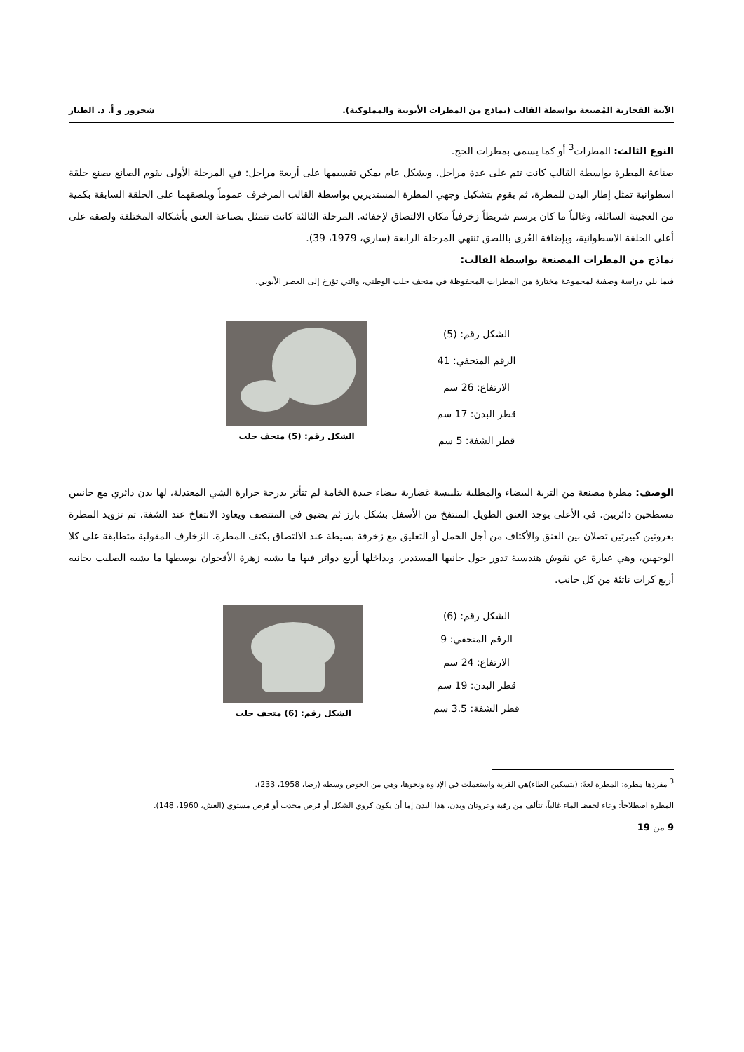الآنية الفخارية المُصنعة بواسطة القالب (نماذج من المطرات الأيوبية والمملوكية). شحرور و أ. د. الطيار
النوع الثالث: المطرات<sup>3</sup> أو كما يسمى بمطرات الحج.
صناعة المطرة بواسطة القالب كانت تتم على عدة مراحل، وبشكل عام يمكن تقسيمها على أربعة مراحل: في المرحلة الأولى يقوم الصانع بصنع حلقة اسطوانية تمثل إطار البدن للمطرة، ثم يقوم بتشكيل وجهي المطرة المستديرين بواسطة القالب المزخرف عموماً ويلصقهما على الحلقة السابقة بكمية من العجينة السائلة، وغالباً ما كان يرسم شريطاً زخرفياً مكان الالتصاق لإخفائه. المرحلة الثالثة كانت تتمثل بصناعة العنق بأشكاله المختلفة ولصقه على أعلى الحلقة الاسطوانية، وبإضافة العُرى باللصق تنتهي المرحلة الرابعة (ساري، 1979، 39).
نماذج من المطرات المصنعة بواسطة القالب:
فيما يلي دراسة وصفية لمجموعة مختارة من المطرات المحفوظة في متحف حلب الوطني، والتي تؤرخ إلى العصر الأيوبي.
الشكل رقم: (5)
الرقم المتحفي: 41
الارتفاع: 26 سم
قطر البدن: 17 سم
قطر الشفة: 5 سم
الشكل رقم: (5) متحف حلب
الوصف: مطرة مصنعة من التربة البيضاء والمطلية بتلبيسة غضارية بيضاء جيدة الخامة لم تتأثر بدرجة حرارة الشي المعتدلة، لها بدن دائري مع جانبين مسطحين دائريين. في الأعلى يوجد العنق الطويل المنتفخ من الأسفل بشكل بارز ثم يضيق في المنتصف ويعاود الانتفاخ عند الشفة. تم تزويد المطرة بعروتين كبيرتين تصلان بين العنق والأكتاف من أجل الحمل أو التعليق مع زخرفة بسيطة عند الالتصاق بكتف المطرة. الزخارف المقولبة متطابقة على كلا الوجهين، وهي عبارة عن نقوش هندسية تدور حول جانبها المستدير، وبداخلها أربع دوائر فيها ما يشبه زهرة الأقحوان بوسطها ما يشبه الصليب بجانبه أربع كرات ناتئة من كل جانب.
الشكل رقم: (6)
الرقم المتحفي: 9
الارتفاع: 24 سم
قطر البدن: 19 سم
قطر الشفة: 3.5 سم
الشكل رقم: (6) متحف حلب
<sup>3</sup> مفردها مطرة: المطرة لغةً: (بتسكين الطاء)هي القربة واستعملت في الإداوة ونحوها، وهي من الحوض وسطه (رضا، 1958، 233).
المطرة اصطلاحاً: وعاء لحفظ الماء غالباً، تتألف من رقبة وعروتان وبدن، هذا البدن إما أن يكون كروي الشكل أو قرص محدب أو قرص مستوي (العش، 1960، 148).
9 من 19